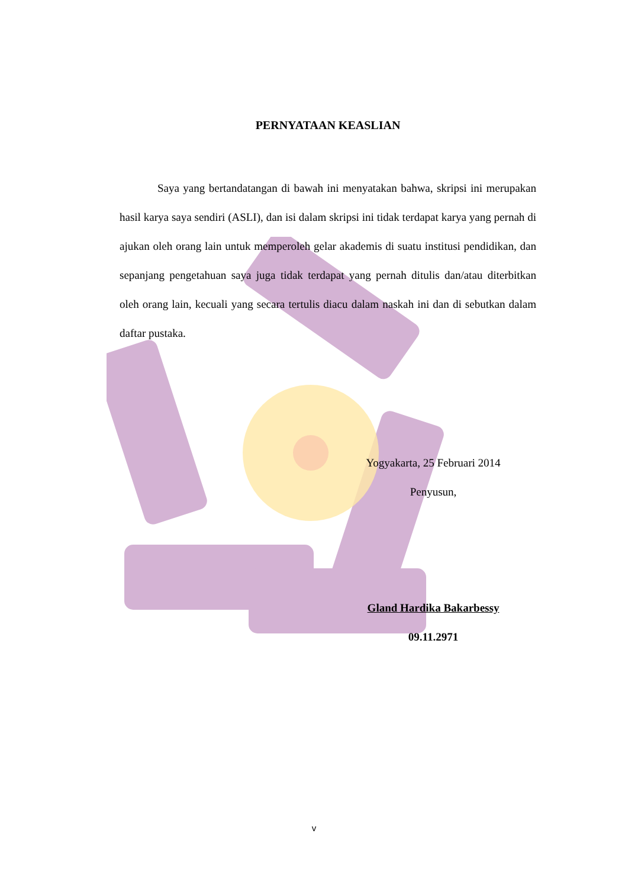PERNYATAAN KEASLIAN
Saya yang bertandatangan di bawah ini menyatakan bahwa, skripsi ini merupakan hasil karya saya sendiri (ASLI), dan isi dalam skripsi ini tidak terdapat karya yang pernah di ajukan oleh orang lain untuk memperoleh gelar akademis di suatu institusi pendidikan, dan sepanjang pengetahuan saya juga tidak terdapat yang pernah ditulis dan/atau diterbitkan oleh orang lain, kecuali yang secara tertulis diacu dalam naskah ini dan di sebutkan dalam daftar pustaka.
Yogyakarta, 25 Februari 2014
Penyusun,
Gland Hardika Bakarbessy
09.11.2971
v